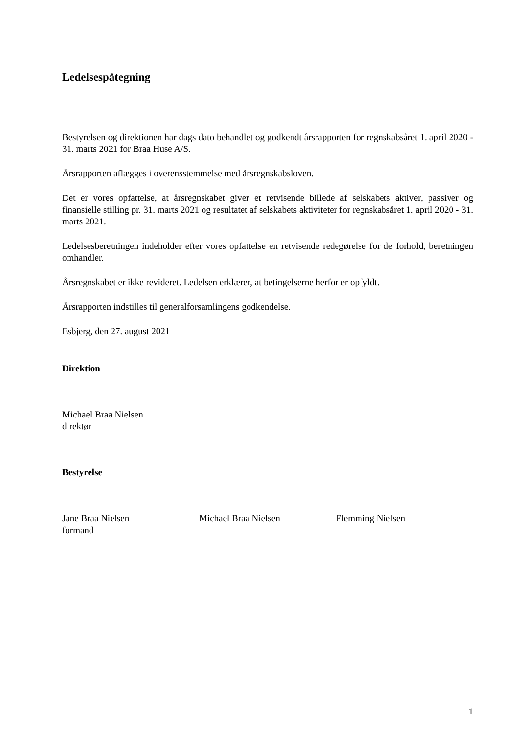Ledelsespåtegning
Bestyrelsen og direktionen har dags dato behandlet og godkendt årsrapporten for regnskabsåret 1. april 2020 - 31. marts 2021 for Braa Huse A/S.
Årsrapporten aflægges i overensstemmelse med årsregnskabsloven.
Det er vores opfattelse, at årsregnskabet giver et retvisende billede af selskabets aktiver, passiver og finansielle stilling pr. 31. marts 2021 og resultatet af selskabets aktiviteter for regnskabsåret 1. april 2020 - 31. marts 2021.
Ledelsesberetningen indeholder efter vores opfattelse en retvisende redegørelse for de forhold, beretningen omhandler.
Årsregnskabet er ikke revideret. Ledelsen erklærer, at betingelserne herfor er opfyldt.
Årsrapporten indstilles til generalforsamlingens godkendelse.
Esbjerg, den 27. august 2021
Direktion
Michael Braa Nielsen
direktør
Bestyrelse
Jane Braa Nielsen
formand
Michael Braa Nielsen Flemming Nielsen
1